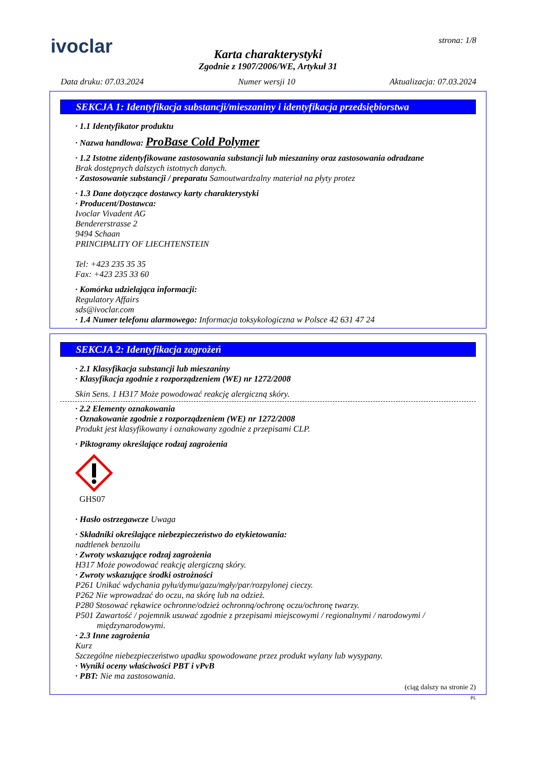ivoclar
strona: 1/8
Karta charakterystyki
Zgodnie z 1907/2006/WE, Artykuł 31
Data druku: 07.03.2024 Numer wersji 10 Aktualizacja: 07.03.2024
SEKCJA 1: Identyfikacja substancji/mieszaniny i identyfikacja przedsiębiorstwa
· 1.1 Identyfikator produktu
· Nazwa handlowa: ProBase Cold Polymer
· 1.2 Istotne zidentyfikowane zastosowania substancji lub mieszaniny oraz zastosowania odradzane
Brak dostępnych dalszych istotnych danych.
· Zastosowanie substancji / preparatu Samoutwardzalny materiał na płyty protez
· 1.3 Dane dotyczące dostawcy karty charakterystyki
· Producent/Dostawca:
Ivoclar Vivadent AG
Bendererstrasse 2
9494 Schaan
PRINCIPALITY OF LIECHTENSTEIN
Tel: +423 235 35 35
Fax: +423 235 33 60
· Komórka udzielająca informacji:
Regulatory Affairs
sds@ivoclar.com
· 1.4 Numer telefonu alarmowego: Informacja toksykologiczna w Polsce 42 631 47 24
SEKCJA 2: Identyfikacja zagrożeń
· 2.1 Klasyfikacja substancji lub mieszaniny
· Klasyfikacja zgodnie z rozporządzeniem (WE) nr 1272/2008
Skin Sens. 1 H317 Może powodować reakcję alergiczną skóry.
· 2.2 Elementy oznakowania
· Oznakowanie zgodnie z rozporządzeniem (WE) nr 1272/2008
Produkt jest klasyfikowany i oznakowany zgodnie z przepisami CLP.
· Piktogramy określające rodzaj zagrożenia
GHS07
· Hasło ostrzegawcze Uwaga
· Składniki określające niebezpieczeństwo do etykietowania:
nadtlenek benzoilu
· Zwroty wskazujące rodzaj zagrożenia
H317 Może powodować reakcję alergiczną skóry.
· Zwroty wskazujące środki ostrożności
P261 Unikać wdychania pyłu/dymu/gazu/mgły/par/rozpylonej cieczy.
P262 Nie wprowadzać do oczu, na skórę lub na odzież.
P280 Stosować rękawice ochronne/odzież ochronną/ochronę oczu/ochronę twarzy.
P501 Zawartość / pojemnik usuwać zgodnie z przepisami miejscowymi / regionalnymi / narodowymi /
międzynarodowymi.
· 2.3 Inne zagrożenia
Kurz
Szczególne niebezpieczeństwo upadku spowodowane przez produkt wylany lub wysypany.
· Wyniki oceny właściwości PBT i vPvB
· PBT: Nie ma zastosowania.
(ciąg dalszy na stronie 2)
PL